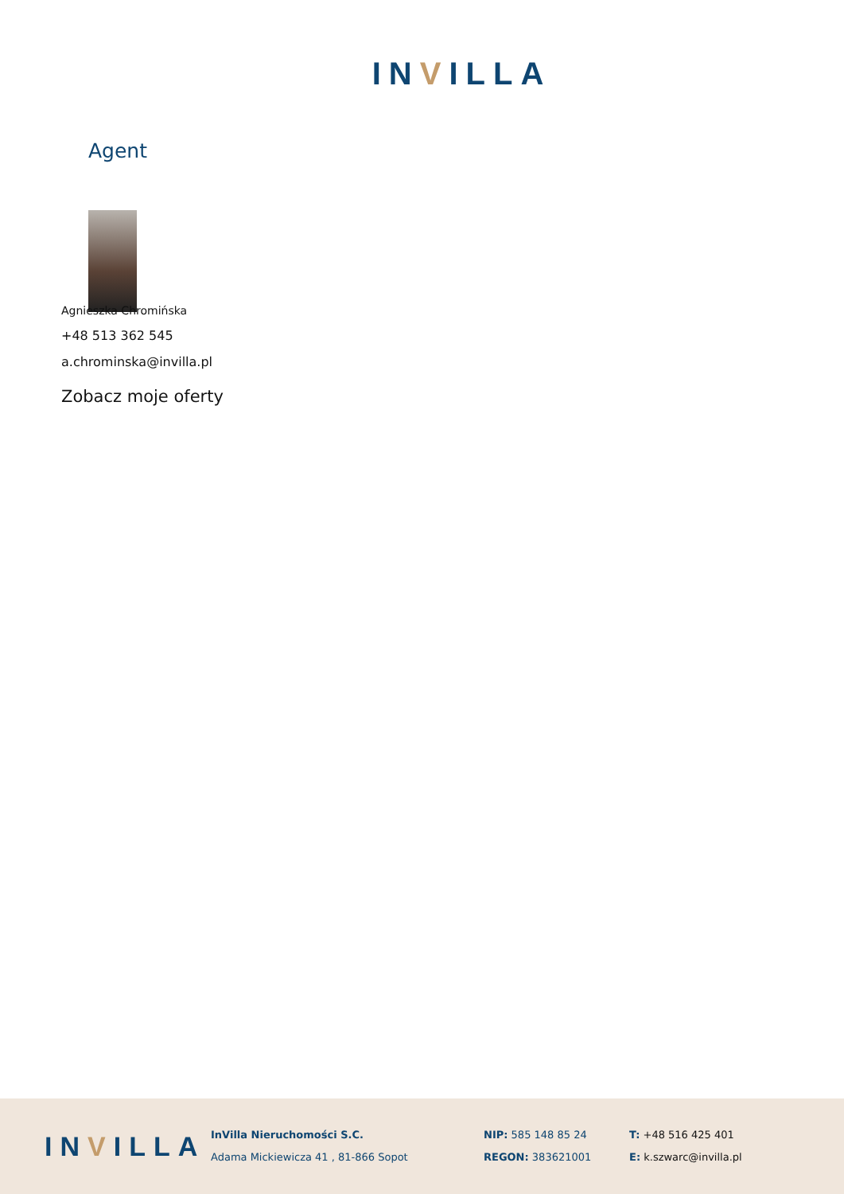INVILLA
Agent
Agnieszka Chromińska
+48 513 362 545
a.chrominska@invilla.pl
Zobacz moje oferty
INVILLA
InVilla Nieruchomości S.C.
Adama Mickiewicza 41 , 81-866 Sopot
NIP: 585 148 85 24
REGON: 383621001
T: +48 516 425 401
E: k.szwarc@invilla.pl